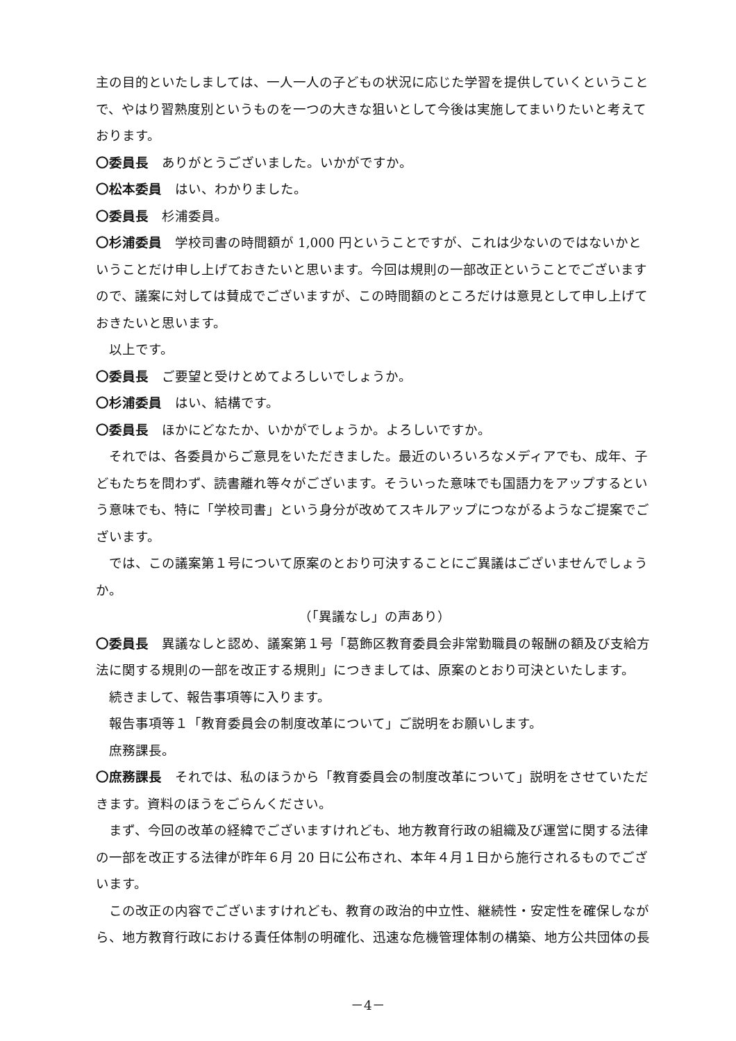主の目的といたしましては、一人一人の子どもの状況に応じた学習を提供していくということで、やはり習熟度別というものを一つの大きな狙いとして今後は実施してまいりたいと考えております。
〇委員長　ありがとうございました。いかがですか。
〇松本委員　はい、わかりました。
〇委員長　杉浦委員。
〇杉浦委員　学校司書の時間額が 1,000 円ということですが、これは少ないのではないかということだけ申し上げておきたいと思います。今回は規則の一部改正ということでございますので、議案に対しては賛成でございますが、この時間額のところだけは意見として申し上げておきたいと思います。
以上です。
〇委員長　ご要望と受けとめてよろしいでしょうか。
〇杉浦委員　はい、結構です。
〇委員長　ほかにどなたか、いかがでしょうか。よろしいですか。
それでは、各委員からご意見をいただきました。最近のいろいろなメディアでも、成年、子どもたちを問わず、読書離れ等々がございます。そういった意味でも国語力をアップするという意味でも、特に「学校司書」という身分が改めてスキルアップにつながるようなご提案でございます。
では、この議案第１号について原案のとおり可決することにご異議はございませんでしょうか。
（「異議なし」の声あり）
〇委員長　異議なしと認め、議案第１号「葛飾区教育委員会非常勤職員の報酬の額及び支給方法に関する規則の一部を改正する規則」につきましては、原案のとおり可決といたします。
続きまして、報告事項等に入ります。
報告事項等１「教育委員会の制度改革について」ご説明をお願いします。
庶務課長。
〇庶務課長　それでは、私のほうから「教育委員会の制度改革について」説明をさせていただきます。資料のほうをごらんください。
まず、今回の改革の経緯でございますけれども、地方教育行政の組織及び運営に関する法律の一部を改正する法律が昨年６月 20 日に公布され、本年４月１日から施行されるものでございます。
この改正の内容でございますけれども、教育の政治的中立性、継続性・安定性を確保しながら、地方教育行政における責任体制の明確化、迅速な危機管理体制の構築、地方公共団体の長
－4－